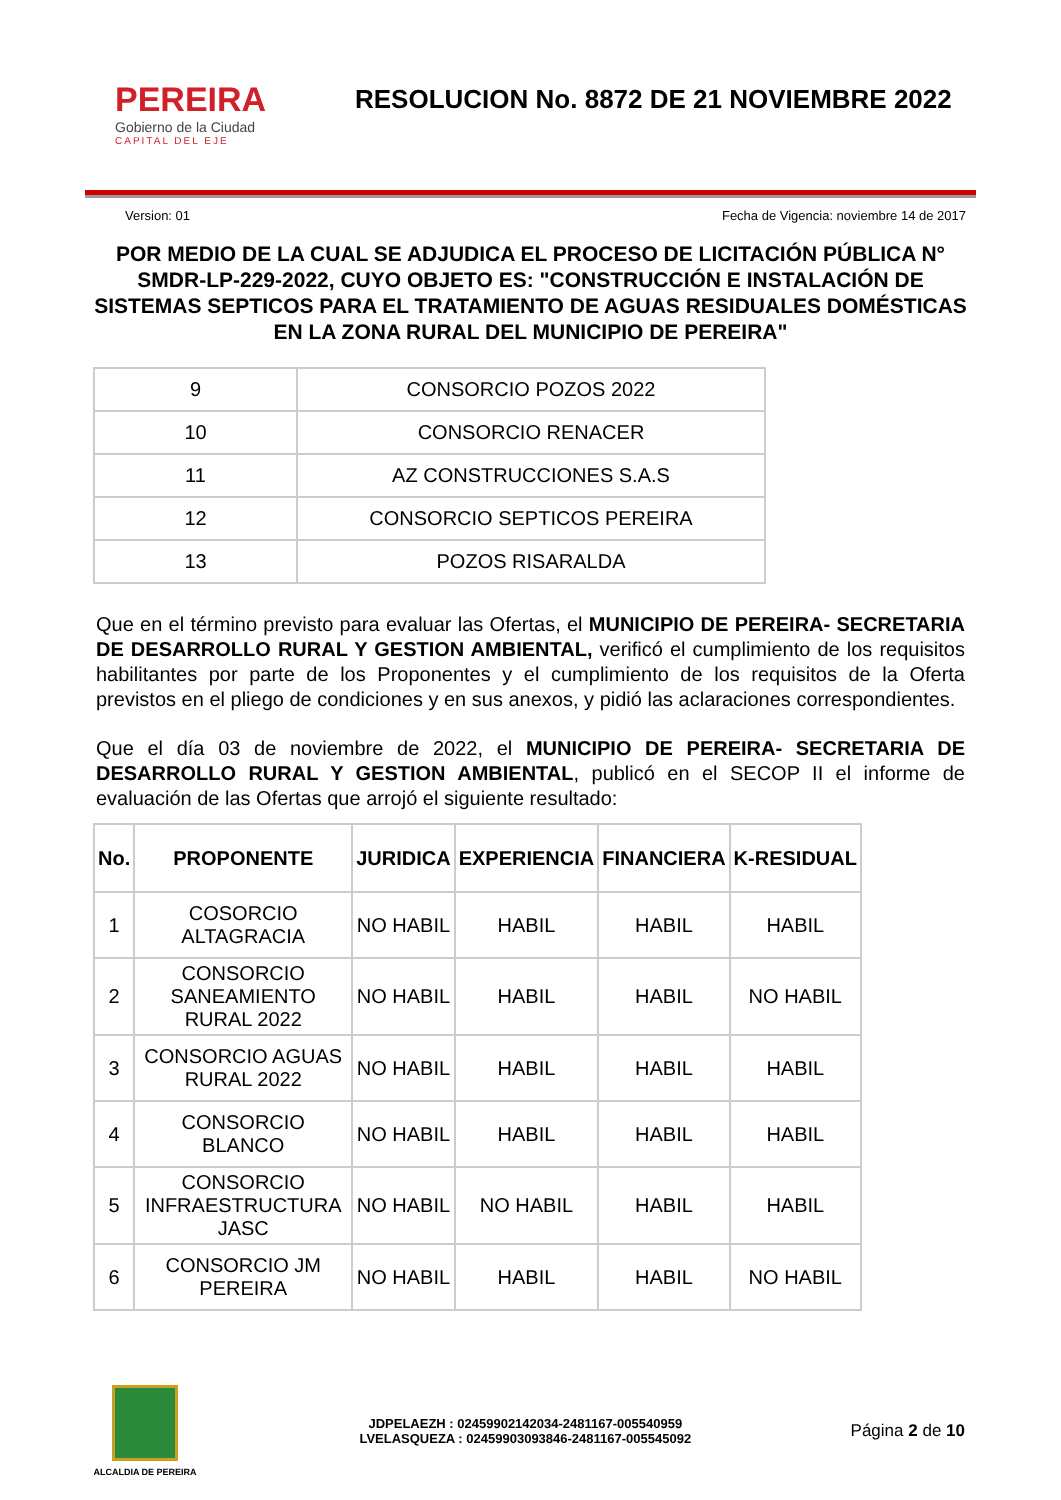PEREIRA
Gobierno de la Ciudad
CAPITAL DEL EJE
RESOLUCION No. 8872 DE 21 NOVIEMBRE 2022
Version: 01 Fecha de Vigencia: noviembre 14 de 2017
POR MEDIO DE LA CUAL SE ADJUDICA EL PROCESO DE LICITACIÓN PÚBLICA N° SMDR-LP-229-2022, CUYO OBJETO ES: "CONSTRUCCIÓN E INSTALACIÓN DE SISTEMAS SEPTICOS PARA EL TRATAMIENTO DE AGUAS RESIDUALES DOMÉSTICAS EN LA ZONA RURAL DEL MUNICIPIO DE PEREIRA"
| 9 | CONSORCIO POZOS 2022 |
| 10 | CONSORCIO RENACER |
| 11 | AZ CONSTRUCCIONES S.A.S |
| 12 | CONSORCIO SEPTICOS PEREIRA |
| 13 | POZOS RISARALDA |
Que en el término previsto para evaluar las Ofertas, el MUNICIPIO DE PEREIRA- SECRETARIA DE DESARROLLO RURAL Y GESTION AMBIENTAL, verificó el cumplimiento de los requisitos habilitantes por parte de los Proponentes y el cumplimiento de los requisitos de la Oferta previstos en el pliego de condiciones y en sus anexos, y pidió las aclaraciones correspondientes.
Que el día 03 de noviembre de 2022, el MUNICIPIO DE PEREIRA- SECRETARIA DE DESARROLLO RURAL Y GESTION AMBIENTAL, publicó en el SECOP II el informe de evaluación de las Ofertas que arrojó el siguiente resultado:
| No. | PROPONENTE | JURIDICA | EXPERIENCIA | FINANCIERA | K-RESIDUAL |
| --- | --- | --- | --- | --- | --- |
| 1 | COSORCIO ALTAGRACIA | NO HABIL | HABIL | HABIL | HABIL |
| 2 | CONSORCIO SANEAMIENTO RURAL 2022 | NO HABIL | HABIL | HABIL | NO HABIL |
| 3 | CONSORCIO AGUAS RURAL 2022 | NO HABIL | HABIL | HABIL | HABIL |
| 4 | CONSORCIO BLANCO | NO HABIL | HABIL | HABIL | HABIL |
| 5 | CONSORCIO INFRAESTRUCTURA JASC | NO HABIL | NO HABIL | HABIL | HABIL |
| 6 | CONSORCIO JM PEREIRA | NO HABIL | HABIL | HABIL | NO HABIL |
ALCALDIA DE PEREIRA
JDPELAEZH : 02459902142034-2481167-005540959
LVELASQUEZA : 02459903093846-2481167-005545092
Página 2 de 10